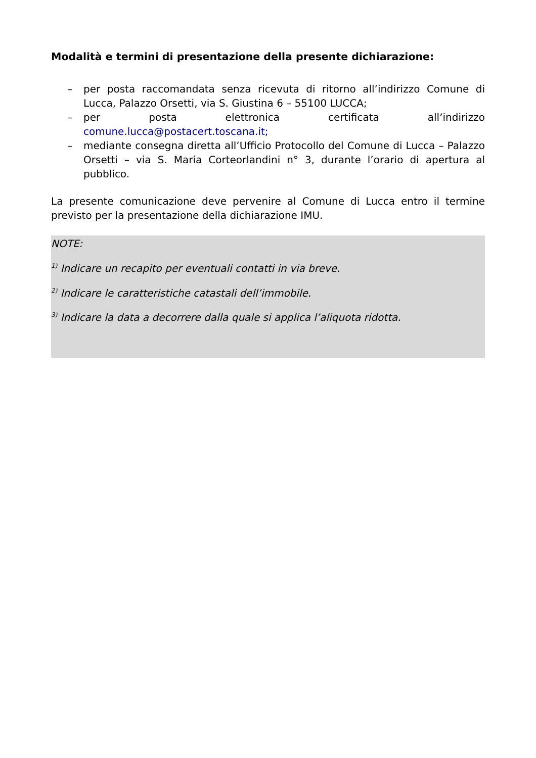Modalità e termini di presentazione della presente dichiarazione:
– per posta raccomandata senza ricevuta di ritorno all’indirizzo Comune di Lucca, Palazzo Orsetti, via S. Giustina 6 – 55100 LUCCA;
– per posta elettronica certificata all’indirizzo comune.lucca@postacert.toscana.it;
– mediante consegna diretta all’Ufficio Protocollo del Comune di Lucca – Palazzo Orsetti – via S. Maria Corteorlandini n° 3, durante l’orario di apertura al pubblico.
La presente comunicazione deve pervenire al Comune di Lucca entro il termine previsto per la presentazione della dichiarazione IMU.
NOTE:
<sup>1)</sup> Indicare un recapito per eventuali contatti in via breve.
<sup>2)</sup> Indicare le caratteristiche catastali dell’immobile.
<sup>3)</sup> Indicare la data a decorrere dalla quale si applica l’aliquota ridotta.